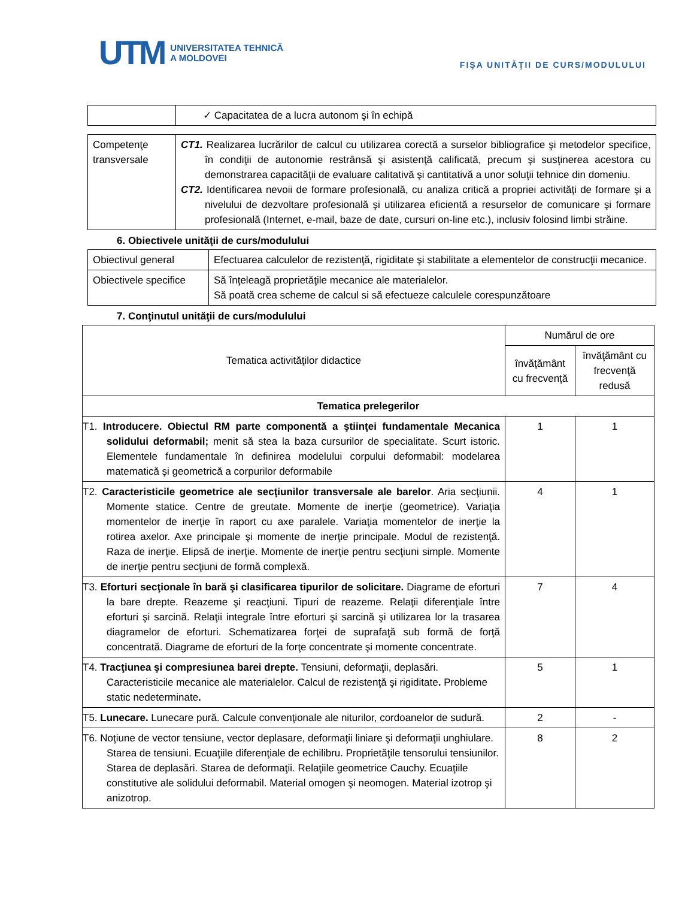UTM UNIVERSITATEA TEHNICĂ
A MOLDOVEI
FIŞA UNITĂŢII DE CURS/MODULULUI
| | ✓ Capacitatea de a lucra autonom şi în echipă |
| Competenţe transversale | CT1. Realizarea lucrărilor de calcul cu utilizarea corectă a surselor bibliografice şi metodelor specifice, în condiţii de autonomie restrânsă şi asistenţă calificată, precum şi susţinerea acestora cu demonstrarea capacităţii de evaluare calitativă şi cantitativă a unor soluţii tehnice din domeniu. CT2. Identificarea nevoii de formare profesională, cu analiza critică a propriei activităţi de formare şi a nivelului de dezvoltare profesională şi utilizarea eficientă a resurselor de comunicare şi formare profesională (Internet, e-mail, baze de date, cursuri on-line etc.), inclusiv folosind limbi străine. |
6. Obiectivele unităţii de curs/modulului
| Obiectivul general | Efectuarea calculelor de rezistenţă, rigiditate şi stabilitate a elementelor de construcţii mecanice. |
| Obiectivele specifice | Să înţeleagă proprietăţile mecanice ale materialelor. Să poată crea scheme de calcul si să efectueze calculele corespunzătoare |
7. Conţinutul unităţii de curs/modulului
| Tematica activităţilor didactice | Numărul de ore | |
| --- | --- | --- |
| | învăţământ cu frecvenţă | învăţământ cu frecvenţă redusă |
| Tematica prelegerilor | | |
| T1. Introducere. Obiectul RM parte componentă a ştiinţei fundamentale Mecanica solidului deformabil; menit să stea la baza cursurilor de specialitate. Scurt istoric. Elementele fundamentale în definirea modelului corpului deformabil: modelarea matematică şi geometrică a corpurilor deformabile | 1 | 1 |
| T2. Caracteristicile geometrice ale secţiunilor transversale ale barelor . Aria secţiunii. Momente statice. Centre de greutate. Momente de inerţie (geometrice). Variaţia momentelor de inerţie în raport cu axe paralele. Variaţia momentelor de inerţie la rotirea axelor. Axe principale şi momente de inerţie principale. Modul de rezistenţă. Raza de inerţie. Elipsă de inerţie. Momente de inerţie pentru secţiuni simple. Momente de inerţie pentru secţiuni de formă complexă. | 4 | 1 |
| T3. Eforturi secţionale în bară şi clasificarea tipurilor de solicitare. Diagrame de eforturi la bare drepte. Reazeme şi reacţiuni. Tipuri de reazeme. Relaţii diferenţiale între eforturi şi sarcină. Relaţii integrale între eforturi şi sarcină şi utilizarea lor la trasarea diagramelor de eforturi. Schematizarea forţei de suprafaţă sub formă de forţă concentrată. Diagrame de eforturi de la forţe concentrate şi momente concentrate. | 7 | 4 |
| T4. Tracţiunea şi compresiunea barei drepte. Tensiuni, deformaţii, deplasări. Caracteristicile mecanice ale materialelor. Calcul de rezistenţă şi rigiditate . Probleme static nedeterminate . | 5 | 1 |
| T5. Lunecare. Lunecare pură. Calcule convenţionale ale niturilor, cordoanelor de sudură. | 2 | - |
| T6. Noţiune de vector tensiune, vector deplasare, deformaţii liniare şi deformaţii unghiulare. Starea de tensiuni. Ecuaţiile diferenţiale de echilibru. Proprietăţile tensorului tensiunilor. Starea de deplasări. Starea de deformaţii. Relaţiile geometrice Cauchy. Ecuaţiile constitutive ale solidului deformabil. Material omogen şi neomogen. Material izotrop şi anizotrop. | 8 | 2 |